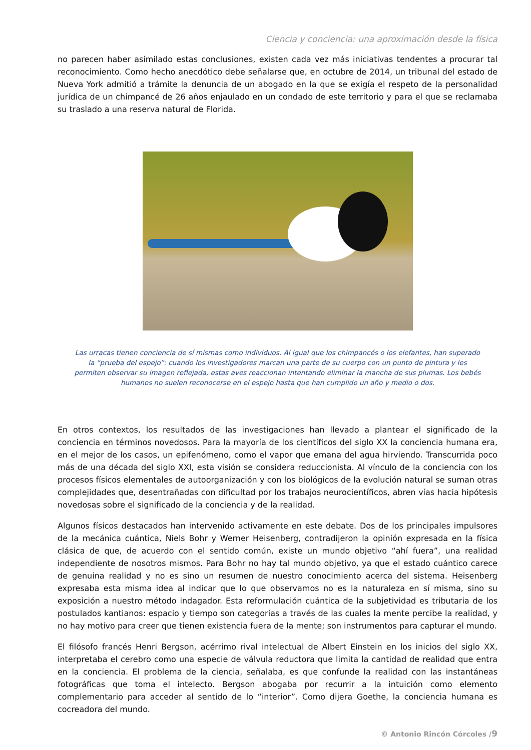Ciencia y conciencia: una aproximación desde la física
no parecen haber asimilado estas conclusiones, existen cada vez más iniciativas tendentes a procurar tal reconocimiento. Como hecho anecdótico debe señalarse que, en octubre de 2014, un tribunal del estado de Nueva York admitió a trámite la denuncia de un abogado en la que se exigía el respeto de la personalidad jurídica de un chimpancé de 26 años enjaulado en un condado de este territorio y para el que se reclamaba su traslado a una reserva natural de Florida.
Las urracas tienen conciencia de sí mismas como individuos. Al igual que los chimpancés o los elefantes, han superado la “prueba del espejo”: cuando los investigadores marcan una parte de su cuerpo con un punto de pintura y les permiten observar su imagen reflejada, estas aves reaccionan intentando eliminar la mancha de sus plumas. Los bebés humanos no suelen reconocerse en el espejo hasta que han cumplido un año y medio o dos.
En otros contextos, los resultados de las investigaciones han llevado a plantear el significado de la conciencia en términos novedosos. Para la mayoría de los científicos del siglo XX la conciencia humana era, en el mejor de los casos, un epifenómeno, como el vapor que emana del agua hirviendo. Transcurrida poco más de una década del siglo XXI, esta visión se considera reduccionista. Al vínculo de la conciencia con los procesos físicos elementales de autoorganización y con los biológicos de la evolución natural se suman otras complejidades que, desentrañadas con dificultad por los trabajos neurocientíficos, abren vías hacia hipótesis novedosas sobre el significado de la conciencia y de la realidad.
Algunos físicos destacados han intervenido activamente en este debate. Dos de los principales impulsores de la mecánica cuántica, Niels Bohr y Werner Heisenberg, contradijeron la opinión expresada en la física clásica de que, de acuerdo con el sentido común, existe un mundo objetivo “ahí fuera”, una realidad independiente de nosotros mismos. Para Bohr no hay tal mundo objetivo, ya que el estado cuántico carece de genuina realidad y no es sino un resumen de nuestro conocimiento acerca del sistema. Heisenberg expresaba esta misma idea al indicar que lo que observamos no es la naturaleza en sí misma, sino su exposición a nuestro método indagador. Esta reformulación cuántica de la subjetividad es tributaria de los postulados kantianos: espacio y tiempo son categorías a través de las cuales la mente percibe la realidad, y no hay motivo para creer que tienen existencia fuera de la mente; son instrumentos para capturar el mundo.
El filósofo francés Henri Bergson, acérrimo rival intelectual de Albert Einstein en los inicios del siglo XX, interpretaba el cerebro como una especie de válvula reductora que limita la cantidad de realidad que entra en la conciencia. El problema de la ciencia, señalaba, es que confunde la realidad con las instantáneas fotográficas que toma el intelecto. Bergson abogaba por recurrir a la intuición como elemento complementario para acceder al sentido de lo “interior”. Como dijera Goethe, la conciencia humana es cocreadora del mundo.
© Antonio Rincón Córcoles /9